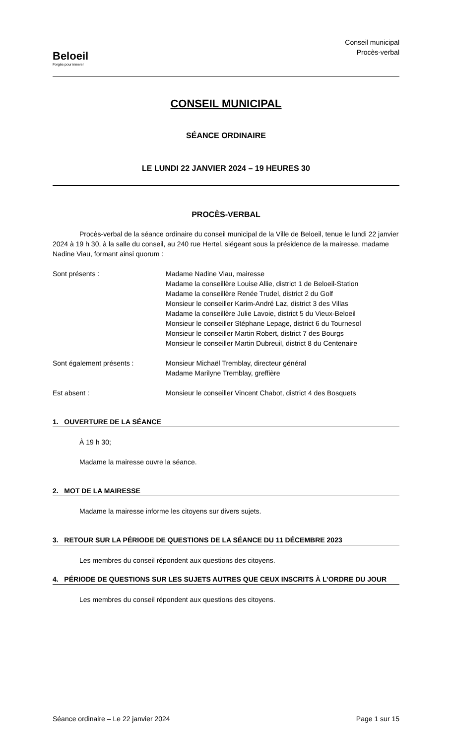Beloeil
Forgée pour innover
Conseil municipal
Procès-verbal
CONSEIL MUNICIPAL
SÉANCE ORDINAIRE
LE LUNDI 22 JANVIER 2024 – 19 HEURES 30
PROCÈS-VERBAL
Procès-verbal de la séance ordinaire du conseil municipal de la Ville de Beloeil, tenue le lundi 22 janvier 2024 à 19 h 30, à la salle du conseil, au 240 rue Hertel, siégeant sous la présidence de la mairesse, madame Nadine Viau, formant ainsi quorum :
Sont présents : Madame Nadine Viau, mairesse
Madame la conseillère Louise Allie, district 1 de Beloeil-Station
Madame la conseillère Renée Trudel, district 2 du Golf
Monsieur le conseiller Karim-André Laz, district 3 des Villas
Madame la conseillère Julie Lavoie, district 5 du Vieux-Beloeil
Monsieur le conseiller Stéphane Lepage, district 6 du Tournesol
Monsieur le conseiller Martin Robert, district 7 des Bourgs
Monsieur le conseiller Martin Dubreuil, district 8 du Centenaire
Sont également présents : Monsieur Michaël Tremblay, directeur général
Madame Marilyne Tremblay, greffière
Est absent : Monsieur le conseiller Vincent Chabot, district 4 des Bosquets
1. OUVERTURE DE LA SÉANCE
À 19 h 30;
Madame la mairesse ouvre la séance.
2. MOT DE LA MAIRESSE
Madame la mairesse informe les citoyens sur divers sujets.
3. RETOUR SUR LA PÉRIODE DE QUESTIONS DE LA SÉANCE DU 11 DÉCEMBRE 2023
Les membres du conseil répondent aux questions des citoyens.
4. PÉRIODE DE QUESTIONS SUR LES SUJETS AUTRES QUE CEUX INSCRITS À L’ORDRE DU JOUR
Les membres du conseil répondent aux questions des citoyens.
Séance ordinaire – Le 22 janvier 2024 Page 1 sur 15